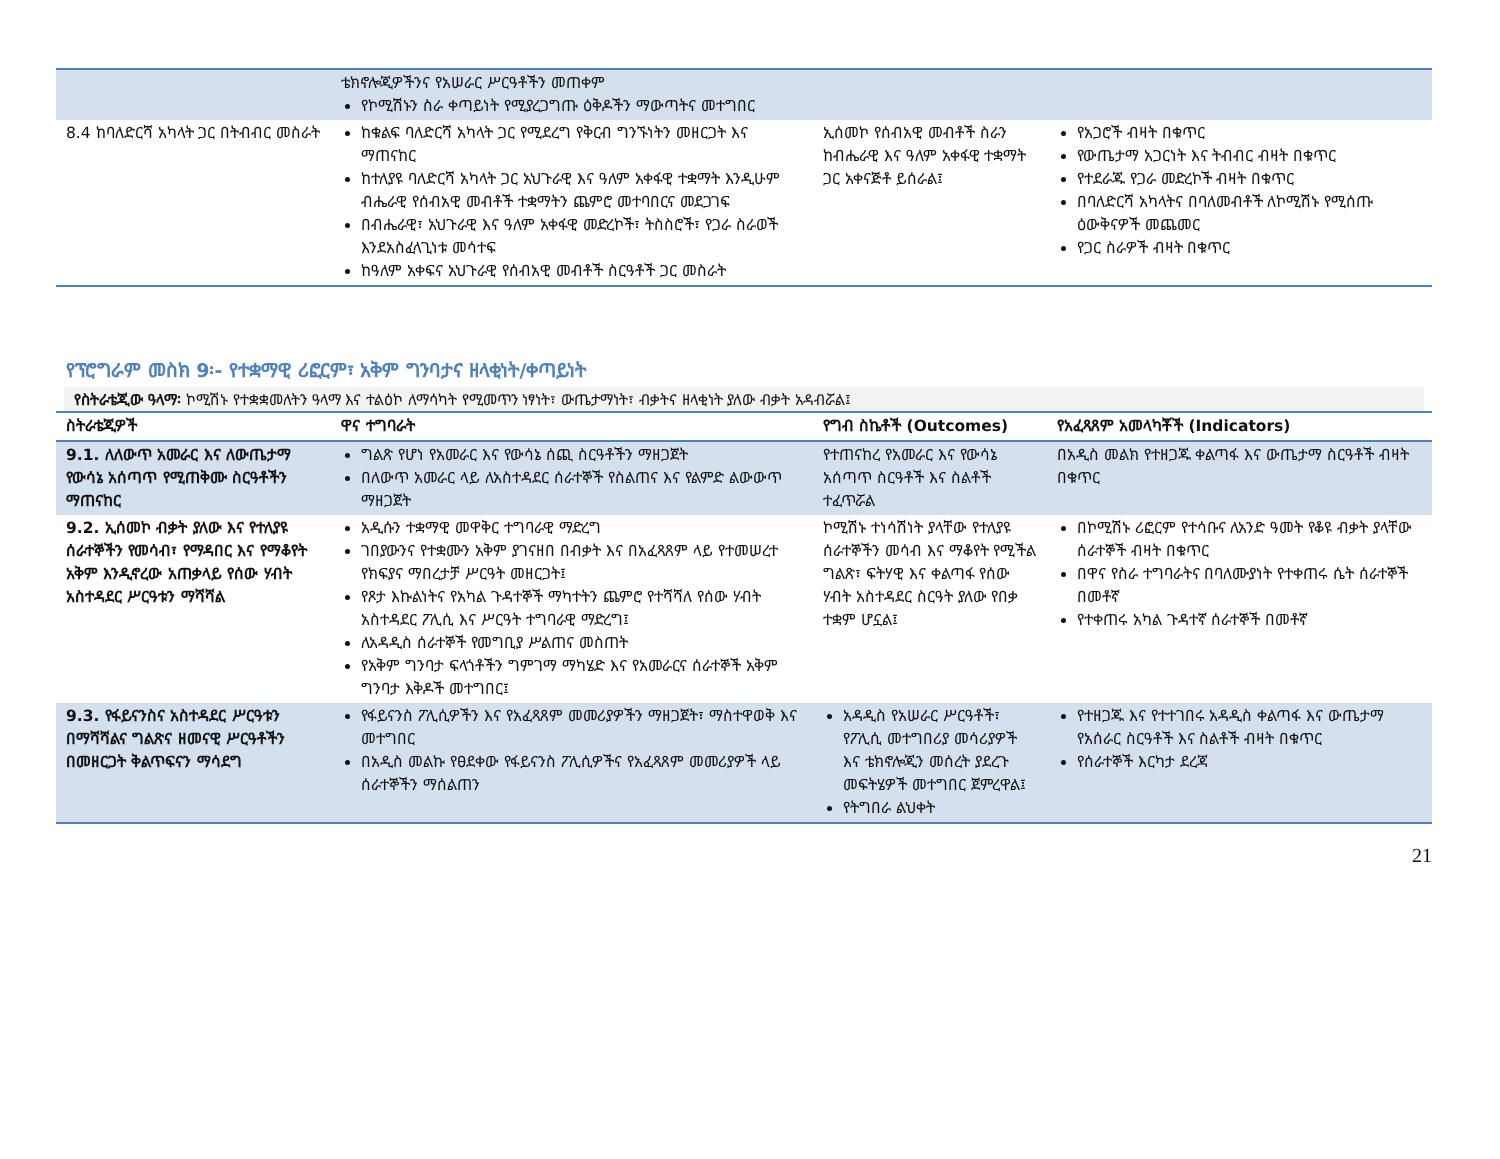| | ቴክኖሎጂዎችንና የአሠራር ሥርዓቶችን መጠቀም የኮሚሽኑን ስራ ቀጣይነት የሚያረጋግጡ ዕቅዶችን ማውጣትና መተግበር | | |
| 8.4 ከባለድርሻ አካላት ጋር በትብብር መስራት | ከቁልፍ ባለድርሻ አካላት ጋር የሚደረግ የቅርብ ግንኙነትን መዘርጋት እና ማጠናከር ከተለያዩ ባለድርሻ አካላት ጋር አህጉራዊ እና ዓለም አቀፋዊ ተቋማት እንዲሁም ብሔራዊ የሰብአዊ መብቶች ተቋማትን ጨምሮ መተባበርና መደጋገፍ በብሔራዊ፣ አህጉራዊ እና ዓለም አቀፋዊ መድረኮች፣ ትስስሮች፣ የጋራ ስራወች እንደአስፈላጊነቱ መሳተፍ ከዓለም አቀፍና አህጉራዊ የሰብአዊ መብቶች ስርዓቶች ጋር መስራት | ኢሰመኮ የሰብአዊ መብቶች ስራን ከብሔራዊ እና ዓለም አቀፋዊ ተቋማት ጋር አቀናጅቶ ይሰራል፤ | የአጋሮች ብዛት በቁጥር የውጤታማ አጋርነት እና ትብብር ብዛት በቁጥር የተደራጁ የጋራ መድረኮች ብዛት በቁጥር በባለድርሻ አካላትና በባለመብቶች ለኮሚሽኑ የሚሰጡ ዕውቅናዎች መጨመር የጋር ስራዎች ብዛት በቁጥር |
የፕሮግራም መስክ 9፡- የተቋማዊ ሪፎርም፣ አቅም ግንባታና ዘላቂነት/ቀጣይነት
የስትራቴጂው ዓላማ፡ ኮሚሽኑ የተቋቋመለትን ዓላማ እና ተልዕኮ ለማሳካት የሚመጥን ነፃነት፣ ውጤታማነት፣ ብቃትና ዘላቂነት ያለው ብቃት አዳብሯል፤
| ስትራቴጂዎች | ዋና ተግባራት | የግብ ስኬቶች (Outcomes) | የአፈጻጸም አመላካቾች (Indicators) |
| --- | --- | --- | --- |
| 9.1. ለለውጥ አመራር እና ለውጤታማ የውሳኔ አሰጣጥ የሚጠቅሙ ስርዓቶችን ማጠናከር | ግልጽ የሆነ የአመራር እና የውሳኔ ሰጪ ስርዓቶችን ማዘጋጀት በለውጥ አመራር ላይ ለአስተዳደር ሰራተኞች የስልጠና እና የልምድ ልውውጥ ማዘጋጀት | የተጠናከረ የአመራር እና የውሳኔ አሰጣጥ ስርዓቶች እና ስልቶች ተፈጥሯል | በአዲስ መልክ የተዘጋጁ ቀልጣፋ እና ውጤታማ ስርዓቶች ብዛት በቁጥር |
| 9.2. ኢሰመኮ ብቃት ያለው እና የተለያዩ ሰራተኞችን የመሳብ፣ የማዳበር እና የማቆየት አቅም እንዲኖረው አጠቃላይ የሰው ሃብት አስተዳደር ሥርዓቱን ማሻሻል | አዲሱን ተቋማዊ መዋቅር ተግባራዊ ማድረግ ገበያውንና የተቋሙን አቅም ያገናዘበ በብቃት እና በአፈጻጸም ላይ የተመሠረተ የክፍያና ማበረታቻ ሥርዓት መዘርጋት፤ የጾታ እኩልነትና የአካል ጉዳተኞች ማካተትን ጨምሮ የተሻሻለ የሰው ሃብት አስተዳደር ፖሊሲ እና ሥርዓት ተግባራዊ ማድረግ፤ ለአዳዲስ ሰራተኞች የመግቢያ ሥልጠና መስጠት የአቅም ግንባታ ፍላጎቶችን ግምገማ ማካሄድ እና የአመራርና ሰራተኞች አቅም ግንባታ እቅዶች መተግበር፤ | ኮሚሽኑ ተነሳሽነት ያላቸው የተለያዩ ሰራተኞችን መሳብ እና ማቆየት የሚችል ግልጽ፣ ፍትሃዊ እና ቀልጣፋ የሰው ሃብት አስተዳደር ስርዓት ያለው የበቃ ተቋም ሆኗል፤ | በኮሚሽኑ ሪፎርም የተሳቡና ለአንድ ዓመት የቆዩ ብቃት ያላቸው ሰራተኞች ብዛት በቁጥር በዋና የስራ ተግባራትና በባለሙያነት የተቀጠሩ ሴት ሰራተኞች በመቶኛ የተቀጠሩ አካል ጉዳተኛ ሰራተኞች በመቶኛ |
| 9.3. የፋይናንስና አስተዳደር ሥርዓቱን በማሻሻልና ግልጽና ዘመናዊ ሥርዓቶችን በመዘርጋት ቅልጥፍናን ማሳደግ | የፋይናንስ ፖሊሲዎችን እና የአፈጻጸም መመሪያዎችን ማዘጋጀት፣ ማስተዋወቅ እና መተግበር በአዲስ መልኩ የፀደቀው የፋይናንስ ፖሊሲዎችና የአፈጻጸም መመሪያዎች ላይ ሰራተኞችን ማሰልጠን | አዳዲስ የአሠራር ሥርዓቶች፣ የፖሊሲ መተግበሪያ መሳሪያዎች እና ቴክኖሎጂን መሰረት ያደረጉ መፍትሄዎች መተግበር ጀምረዋል፤ የትግበራ ልህቀት | የተዘጋጁ እና የተተገበሩ አዳዲስ ቀልጣፋ እና ውጤታማ የአሰራር ስርዓቶች እና ስልቶች ብዛት በቁጥር የሰራተኞች እርካታ ደረጃ |
21